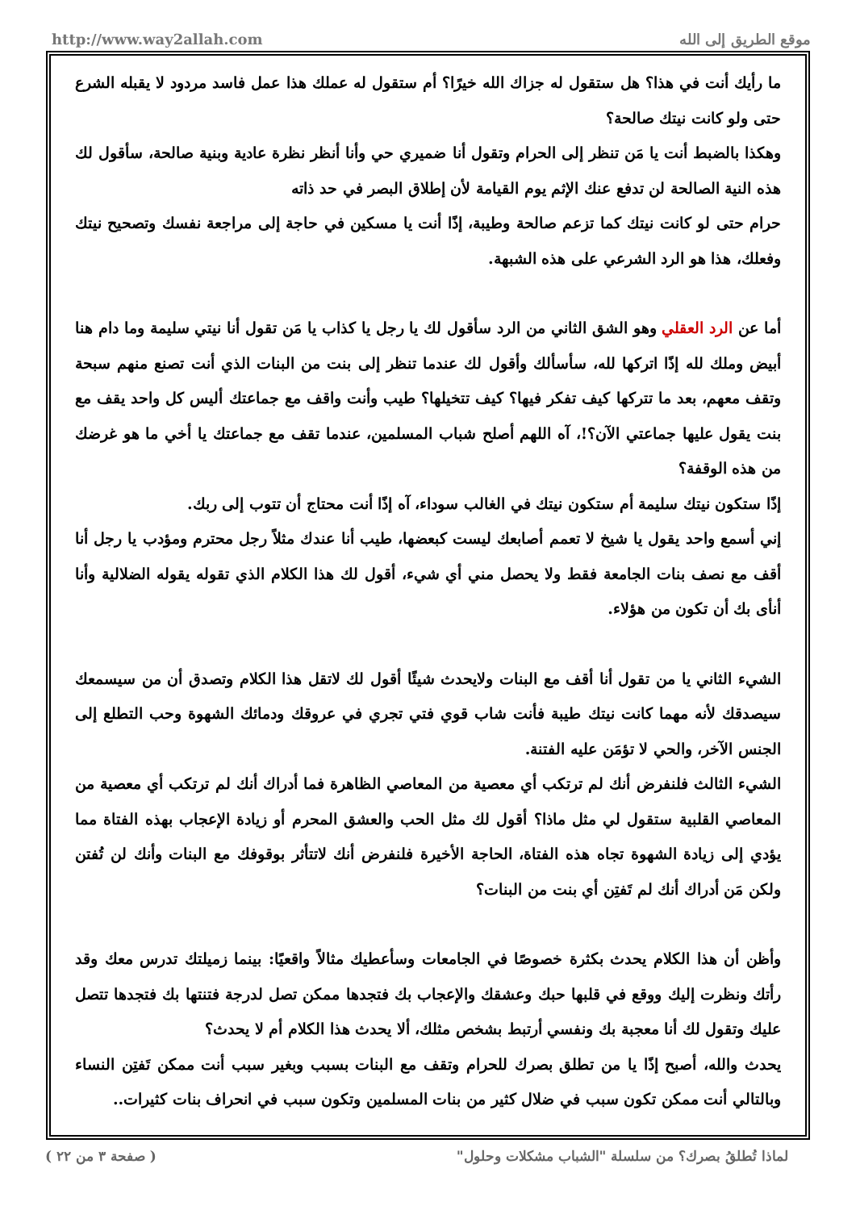http://www.way2allah.com موقع الطريق إلى الله
ما رأيك أنت في هذا؟ هل ستقول له جزاك الله خيرًا؟ أم ستقول له عملك هذا عمل فاسد مردود لا يقبله الشرع حتى ولو كانت نيتك صالحة؟
وهكذا بالضبط أنت يا مَن تنظر إلى الحرام وتقول أنا ضميري حي وأنا أنظر نظرة عادية وبنية صالحة، سأقول لك هذه النية الصالحة لن تدفع عنك الإثم يوم القيامة لأن إطلاق البصر في حد ذاته
حرام حتى لو كانت نيتك كما تزعم صالحة وطيبة، إذًا أنت يا مسكين في حاجة إلى مراجعة نفسك وتصحيح نيتك وفعلك، هذا هو الرد الشرعي على هذه الشبهة.
أما عن الرد العقلي وهو الشق الثاني من الرد سأقول لك يا رجل يا كذاب يا مَن تقول أنا نيتي سليمة وما دام هنا أبيض وملك لله إذًا اتركها لله، سأسألك وأقول لك عندما تنظر إلى بنت من البنات الذي أنت تصنع منهم سبحة وتقف معهم، بعد ما تتركها كيف تفكر فيها؟ كيف تتخيلها؟ طيب وأنت واقف مع جماعتك أليس كل واحد يقف مع بنت يقول عليها جماعتي الآن؟!، آه اللهم أصلح شباب المسلمين، عندما تقف مع جماعتك يا أخي ما هو غرضك من هذه الوقفة؟
إذًا ستكون نيتك سليمة أم ستكون نيتك في الغالب سوداء، آه إذًا أنت محتاج أن تتوب إلى ربك.
إني أسمع واحد يقول يا شيخ لا تعمم أصابعك ليست كبعضها، طيب أنا عندك مثلاً رجل محترم ومؤدب يا رجل أنا أقف مع نصف بنات الجامعة فقط ولا يحصل مني أي شيء، أقول لك هذا الكلام الذي تقوله يقوله الضلالية وأنا أنأى بك أن تكون من هؤلاء.
الشيء الثاني يا من تقول أنا أقف مع البنات ولايحدث شيئًا أقول لك لاتقل هذا الكلام وتصدق أن من سيسمعك سيصدقك لأنه مهما كانت نيتك طيبة فأنت شاب قوي فتي تجري في عروقك ودمائك الشهوة وحب التطلع إلى الجنس الآخر، والحي لا تؤمَن عليه الفتنة.
الشيء الثالث فلنفرض أنك لم ترتكب أي معصية من المعاصي الظاهرة فما أدراك أنك لم ترتكب أي معصية من المعاصي القلبية ستقول لي مثل ماذا؟ أقول لك مثل الحب والعشق المحرم أو زيادة الإعجاب بهذه الفتاة مما يؤدي إلى زيادة الشهوة تجاه هذه الفتاة، الحاجة الأخيرة فلنفرض أنك لاتتأثر بوقوفك مع البنات وأنك لن تُفتن ولكن مَن أدراك أنك لم تَفتِن أي بنت من البنات؟
وأظن أن هذا الكلام يحدث بكثرة خصوصًا في الجامعات وسأعطيك مثالاً واقعيًا: بينما زميلتك تدرس معك وقد رأتك ونظرت إليك ووقع في قلبها حبك وعشقك والإعجاب بك فتجدها ممكن تصل لدرجة فتنتها بك فتجدها تتصل عليك وتقول لك أنا معجبة بك ونفسي أرتبط بشخص مثلك، ألا يحدث هذا الكلام أم لا يحدث؟
يحدث والله، أصبح إذًا يا من تطلق بصرك للحرام وتقف مع البنات بسبب وبغير سبب أنت ممكن تَفتِن النساء وبالتالي أنت ممكن تكون سبب في ضلال كثير من بنات المسلمين وتكون سبب في انحراف بنات كثيرات..
لماذا تُطلقُ بصرك؟ من سلسلة "الشباب مشكلات وحلول" ( صفحة ٣ من ٢٢ )